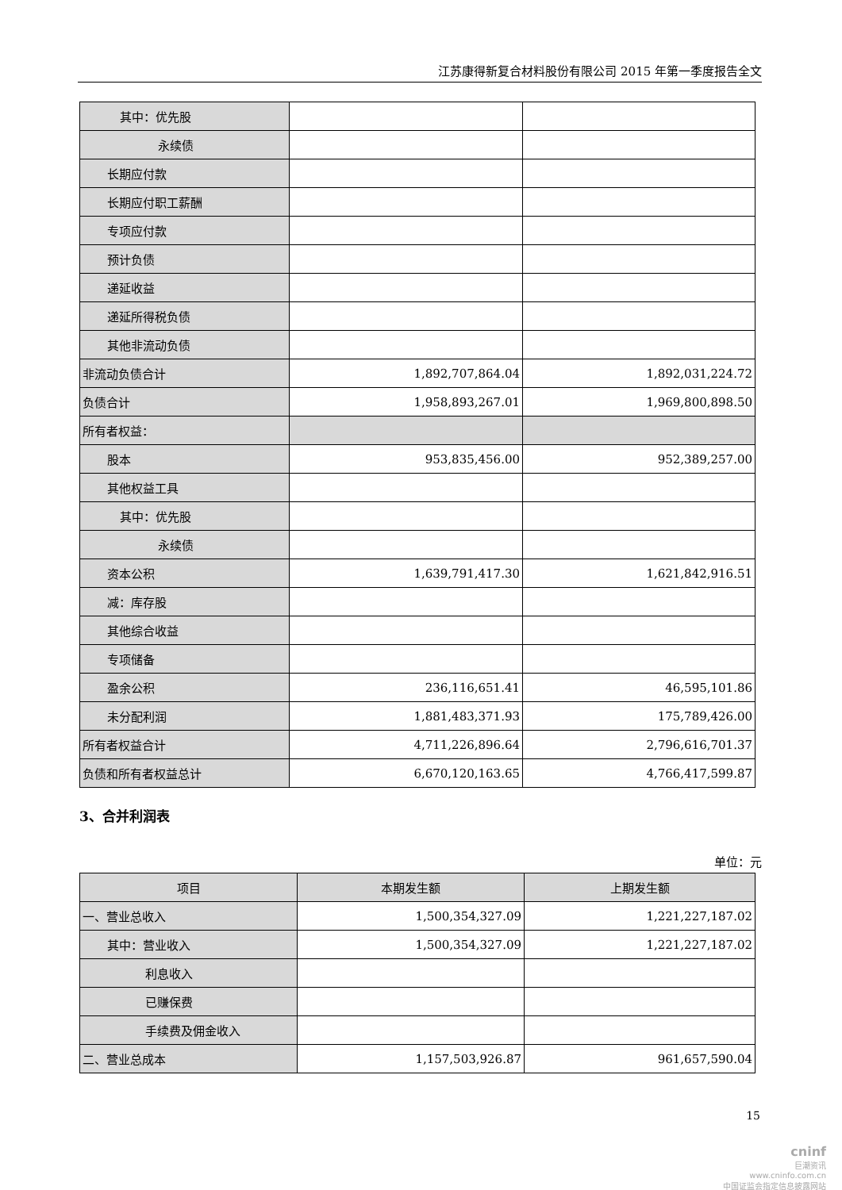江苏康得新复合材料股份有限公司 2015 年第一季度报告全文
| 其中：优先股 | | |
| 永续债 | | |
| 长期应付款 | | |
| 长期应付职工薪酬 | | |
| 专项应付款 | | |
| 预计负债 | | |
| 递延收益 | | |
| 递延所得税负债 | | |
| 其他非流动负债 | | |
| 非流动负债合计 | 1,892,707,864.04 | 1,892,031,224.72 |
| 负债合计 | 1,958,893,267.01 | 1,969,800,898.50 |
| 所有者权益： | | |
| 股本 | 953,835,456.00 | 952,389,257.00 |
| 其他权益工具 | | |
| 其中：优先股 | | |
| 永续债 | | |
| 资本公积 | 1,639,791,417.30 | 1,621,842,916.51 |
| 减：库存股 | | |
| 其他综合收益 | | |
| 专项储备 | | |
| 盈余公积 | 236,116,651.41 | 46,595,101.86 |
| 未分配利润 | 1,881,483,371.93 | 175,789,426.00 |
| 所有者权益合计 | 4,711,226,896.64 | 2,796,616,701.37 |
| 负债和所有者权益总计 | 6,670,120,163.65 | 4,766,417,599.87 |
3、合并利润表
单位：元
| 项目 | 本期发生额 | 上期发生额 |
| --- | --- | --- |
| 一、营业总收入 | 1,500,354,327.09 | 1,221,227,187.02 |
| 其中：营业收入 | 1,500,354,327.09 | 1,221,227,187.02 |
| 利息收入 | | |
| 已赚保费 | | |
| 手续费及佣金收入 | | |
| 二、营业总成本 | 1,157,503,926.87 | 961,657,590.04 |
15
cninf
巨潮资讯
www.cninfo.com.cn
中国证监会指定信息披露网站